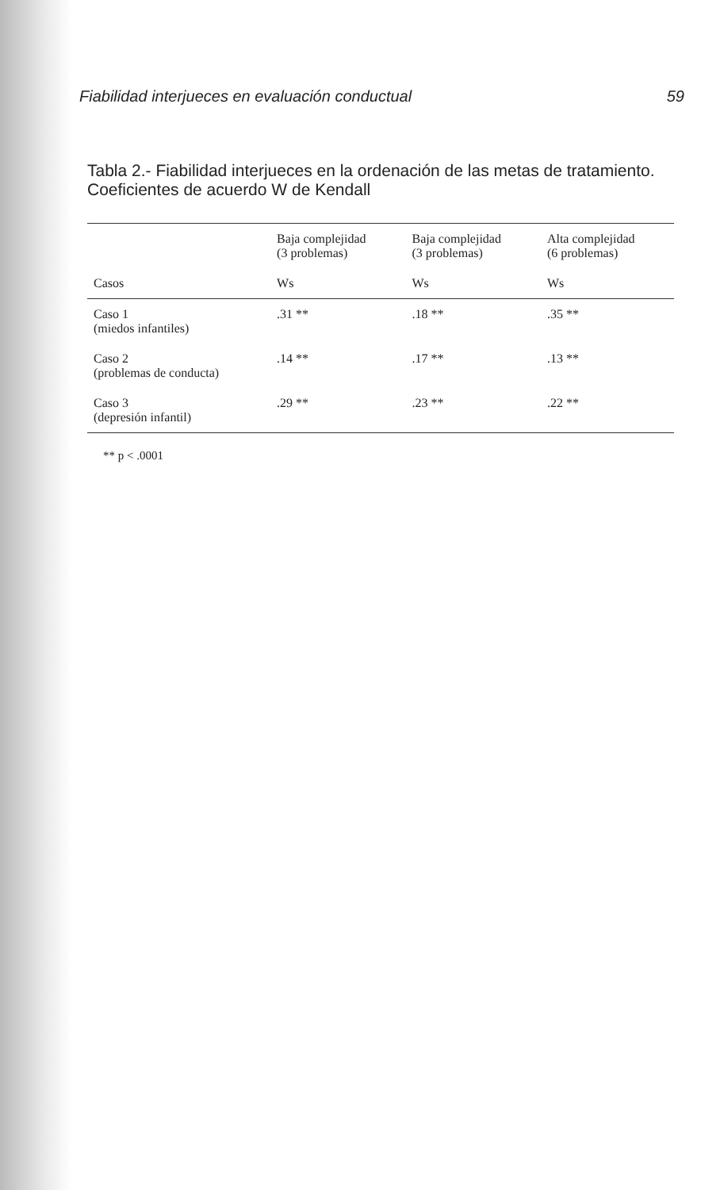Fiabilidad interjueces en evaluación conductual 59
Tabla 2.- Fiabilidad interjueces en la ordenación de las metas de tratamiento. Coeficientes de acuerdo W de Kendall
| | Baja complejidad (3 problemas) | Baja complejidad (3 problemas) | Alta complejidad (6 problemas) |
| --- | --- | --- | --- |
| Casos | Ws | Ws | Ws |
| Caso 1 (miedos infantiles) | .31 ** | .18 ** | .35 ** |
| Caso 2 (problemas de conducta) | .14 ** | .17 ** | .13 ** |
| Caso 3 (depresión infantil) | .29 ** | .23 ** | .22 ** |
** p < .0001